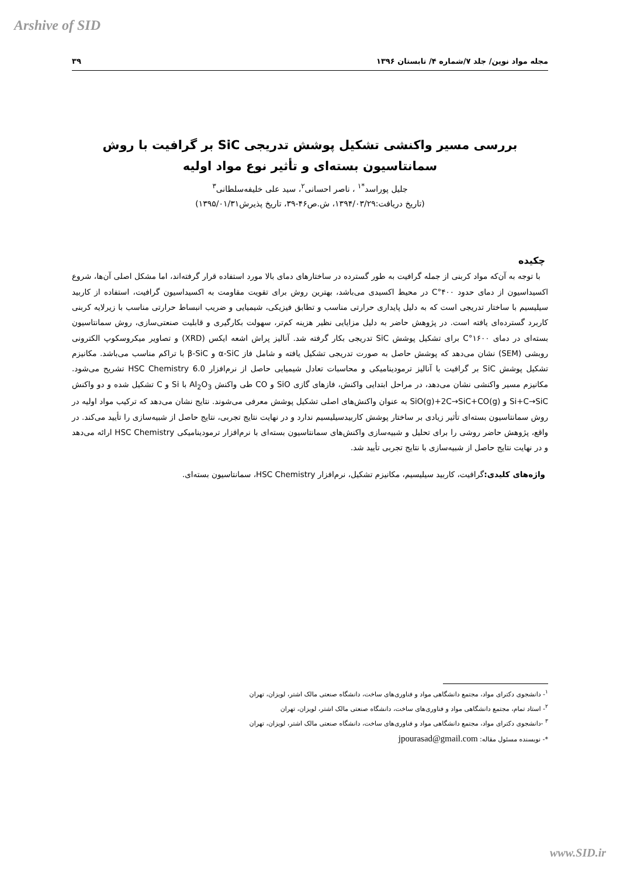Arshive of SID
مجله مواد نوین/ جلد ۷/شماره ۴/ تابستان ۱۳۹۶ ۳۹
بررسی مسیر واکنشی تشکیل پوشش تدریجی SiC بر گرافیت با روش سمانتاسیون بسته‌ای و تأثیر نوع مواد اولیه
جلیل پوراسد<sup>*۱</sup> ، ناصر احسانی<sup>۲</sup>، سید علی خلیفه‌سلطانی<sup>۳</sup>
(تاریخ دریافت:۱۳۹۴/۰۳/۲۹، ش.ص۴۶-۳۹، تاریخ پذیرش۱۳۹۵/۰۱/۳۱)
چکیده
با توجه به آن‌که مواد کربنی از جمله گرافیت به طور گسترده در ساختارهای دمای بالا مورد استفاده قرار گرفته‌اند، اما مشکل اصلی آن‌ها، شروع اکسیداسیون از دمای حدود ۴۰۰°C در محیط اکسیدی می‌باشد، بهترین روش برای تقویت مقاومت به اکسیداسیون گرافیت، استفاده از کاربید سیلیسیم با ساختار تدریجی است که به دلیل پایداری حرارتی مناسب و تطابق فیزیکی، شیمیایی و ضریب انبساط حرارتی مناسب با زیرلایه کربنی کاربرد گسترده‌ای یافته است. در پژوهش حاضر به دلیل مزایایی نظیر هزینه کم‌تر، سهولت بکارگیری و قابلیت صنعتی‌سازی، روش سمانتاسیون بسته‌ای در دمای ۱۶۰۰°C برای تشکیل پوشش SiC تدریجی بکار گرفته شد. آنالیز پراش اشعه ایکس (XRD) و تصاویر میکروسکوپ الکترونی روبشی (SEM) نشان می‌دهد که پوشش حاصل به صورت تدریجی تشکیل یافته و شامل فاز α-SiC و β-SiC با تراکم مناسب می‌باشد. مکانیزم تشکیل پوشش SiC بر گرافیت با آنالیز ترمودینامیکی و محاسبات تعادل شیمیایی حاصل از نرم‌افزار HSC Chemistry 6.0 تشریح می‌شود. مکانیزم مسیر واکنشی نشان می‌دهد، در مراحل ابتدایی واکنش، فازهای گازی SiO و CO طی واکنش Al<sub>2</sub>O<sub>3</sub> با Si و C تشکیل شده و دو واکنش Si+C→SiC و SiO(g)+2C→SiC+CO(g) به عنوان واکنش‌های اصلی تشکیل پوشش معرفی می‌شوند. نتایج نشان می‌دهد که ترکیب مواد اولیه در روش سمانتاسیون بسته‌ای تأثیر زیادی بر ساختار پوشش کاربیدسیلیسیم ندارد و در نهایت نتایج تجربی، نتایج حاصل از شبیه‌سازی را تأیید می‌کند. در واقع، پژوهش حاضر روشی را برای تحلیل و شبیه‌سازی واکنش‌های سمانتاسیون بسته‌ای با نرم‌افزار ترمودینامیکی HSC Chemistry ارائه می‌دهد و در نهایت نتایج حاصل از شبیه‌سازی با نتایج تجربی تأیید شد.
واژه‌های کلیدی: گرافیت، کاربید سیلیسیم، مکانیزم تشکیل، نرم‌افزار HSC Chemistry، سمانتاسیون بسته‌ای.
<sup>۱</sup>- دانشجوی دکترای مواد، مجتمع دانشگاهی مواد و فناوری‌های ساخت، دانشگاه صنعتی مالک اشتر، لویزان، تهران
<sup>۲</sup>- استاد تمام، مجتمع دانشگاهی مواد و فناوری‌های ساخت، دانشگاه صنعتی مالک اشتر، لویزان، تهران
<sup>۳</sup> -دانشجوی دکترای مواد، مجتمع دانشگاهی مواد و فناوری‌های ساخت، دانشگاه صنعتی مالک اشتر، لویزان، تهران
*- نویسنده مسئول مقاله: jpourasad@gmail.com
www.SID.ir